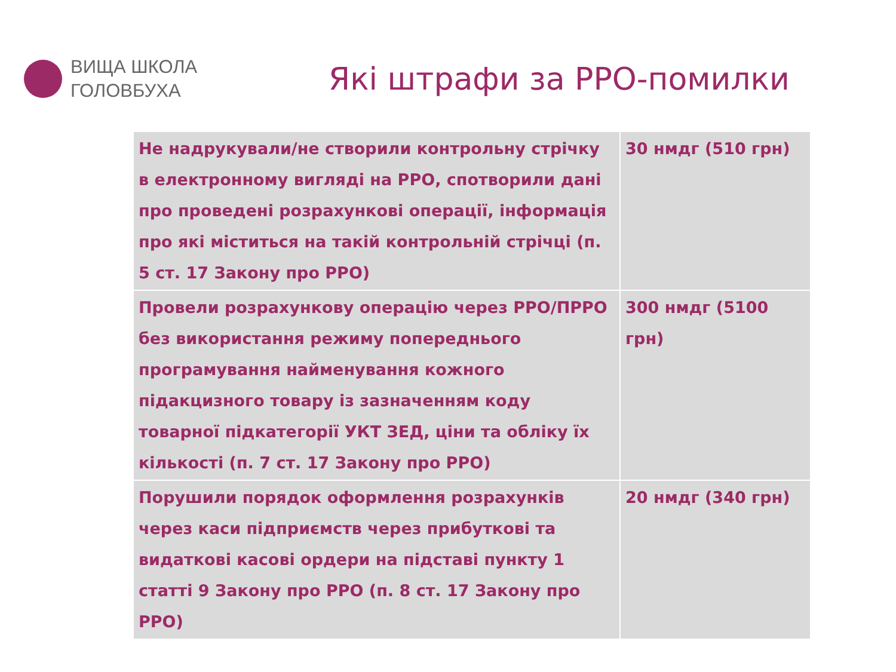ВИЩА ШКОЛА
ГОЛОВБУХА
Які штрафи за РРО-помилки
| Не надрукували/не створили контрольну стрічку в електронному вигляді на РРО, спотворили дані про проведені розрахункові операції, інформація про які міститься на такій контрольній стрічці (п. 5 ст. 17 Закону про РРО) | 30 нмдг (510 грн) |
| Провели розрахункову операцію через РРО/ПРРО без використання режиму попереднього програмування найменування кожного підакцизного товару із зазначенням коду товарної підкатегорії УКТ ЗЕД, ціни та обліку їх кількості (п. 7 ст. 17 Закону про РРО) | 300 нмдг (5100 грн) |
| Порушили порядок оформлення розрахунків через каси підприємств через прибуткові та видаткові касові ордери на підставі пункту 1 статті 9 Закону про РРО (п. 8 ст. 17 Закону про РРО) | 20 нмдг (340 грн) |